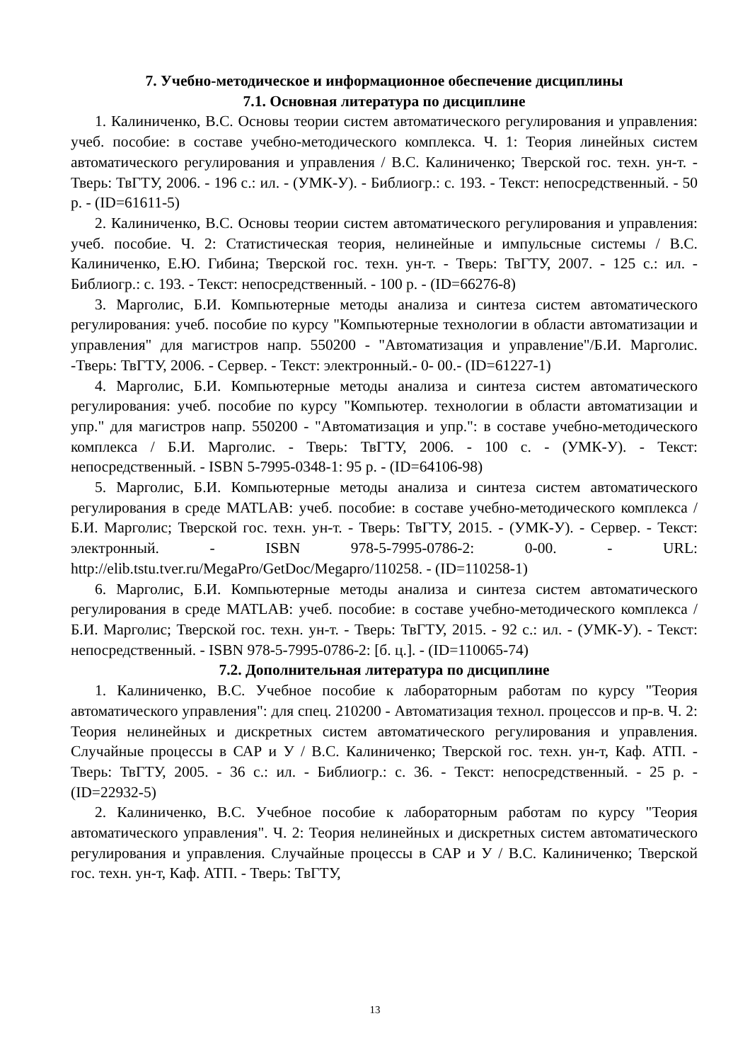7. Учебно-методическое и информационное обеспечение дисциплины
7.1. Основная литература по дисциплине
1. Калиниченко, В.С. Основы теории систем автоматического регулирования и управления: учеб. пособие: в составе учебно-методического комплекса. Ч. 1: Теория линейных систем автоматического регулирования и управления / В.С. Калиниченко; Тверской гос. техн. ун-т. - Тверь: ТвГТУ, 2006. - 196 с.: ил. - (УМК-У). - Библиогр.: с. 193. - Текст: непосредственный. - 50 р. - (ID=61611-5)
2. Калиниченко, В.С. Основы теории систем автоматического регулирования и управления: учеб. пособие. Ч. 2: Статистическая теория, нелинейные и импульсные системы / В.С. Калиниченко, Е.Ю. Гибина; Тверской гос. техн. ун-т. - Тверь: ТвГТУ, 2007. - 125 с.: ил. - Библиогр.: с. 193. - Текст: непосредственный. - 100 р. - (ID=66276-8)
3. Марголис, Б.И. Компьютерные методы анализа и синтеза систем автоматического регулирования: учеб. пособие по курсу "Компьютерные технологии в области автоматизации и управления" для магистров напр. 550200 - "Автоматизация и управление"/Б.И. Марголис. -Тверь: ТвГТУ, 2006. - Сервер. - Текст: электронный.- 0- 00.- (ID=61227-1)
4. Марголис, Б.И. Компьютерные методы анализа и синтеза систем автоматического регулирования: учеб. пособие по курсу "Компьютер. технологии в области автоматизации и упр." для магистров напр. 550200 - "Автоматизация и упр.": в составе учебно-методического комплекса / Б.И. Марголис. - Тверь: ТвГТУ, 2006. - 100 с. - (УМК-У). - Текст: непосредственный. - ISBN 5-7995-0348-1: 95 р. - (ID=64106-98)
5. Марголис, Б.И. Компьютерные методы анализа и синтеза систем автоматического регулирования в среде MATLAB: учеб. пособие: в составе учебно-методического комплекса / Б.И. Марголис; Тверской гос. техн. ун-т. - Тверь: ТвГТУ, 2015. - (УМК-У). - Сервер. - Текст: электронный. - ISBN 978-5-7995-0786-2: 0-00. - URL: http://elib.tstu.tver.ru/MegaPro/GetDoc/Megapro/110258. - (ID=110258-1)
6. Марголис, Б.И. Компьютерные методы анализа и синтеза систем автоматического регулирования в среде MATLAB: учеб. пособие: в составе учебно-методического комплекса / Б.И. Марголис; Тверской гос. техн. ун-т. - Тверь: ТвГТУ, 2015. - 92 с.: ил. - (УМК-У). - Текст: непосредственный. - ISBN 978-5-7995-0786-2: [б. ц.]. - (ID=110065-74)
7.2. Дополнительная литература по дисциплине
1. Калиниченко, В.С. Учебное пособие к лабораторным работам по курсу "Теория автоматического управления": для спец. 210200 - Автоматизация технол. процессов и пр-в. Ч. 2: Теория нелинейных и дискретных систем автоматического регулирования и управления. Случайные процессы в САР и У / В.С. Калиниченко; Тверской гос. техн. ун-т, Каф. АТП. - Тверь: ТвГТУ, 2005. - 36 с.: ил. - Библиогр.: с. 36. - Текст: непосредственный. - 25 р. - (ID=22932-5)
2. Калиниченко, В.С. Учебное пособие к лабораторным работам по курсу "Теория автоматического управления". Ч. 2: Теория нелинейных и дискретных систем автоматического регулирования и управления. Случайные процессы в САР и У / В.С. Калиниченко; Тверской гос. техн. ун-т, Каф. АТП. - Тверь: ТвГТУ,
13